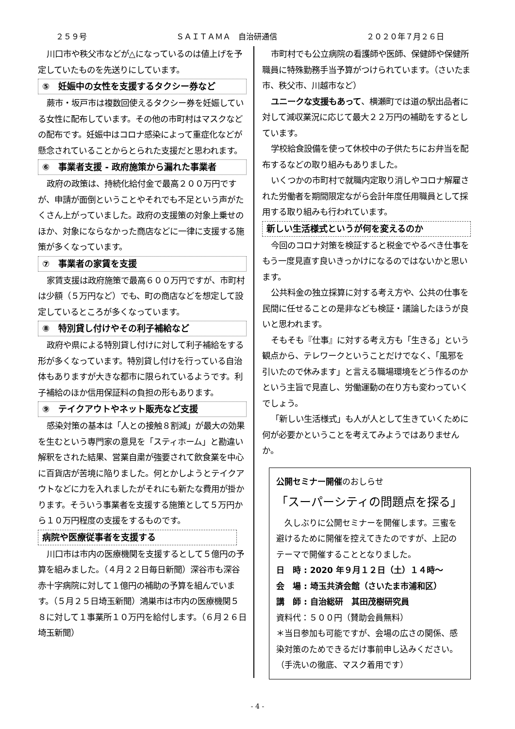２５９号 ＳＡＩＴＡＭＡ　自治研通信 ２０２０年７月２６日
川口市や秩父市などが△になっているのは値上げを予定していたものを先送りにしています。
⑤　妊娠中の女性を支援するタクシー券など
蕨市・坂戸市は複数回使えるタクシー券を妊娠している女性に配布しています。その他の市町村はマスクなどの配布です。妊娠中はコロナ感染によって重症化などが懸念されていることからとられた支援だと思われます。
⑥　事業者支援 - 政府施策から漏れた事業者
政府の政策は、持続化給付金で最高２００万円ですが、申請が面倒ということやそれでも不足という声がたくさん上がっていました。政府の支援策の対象上乗せのほか、対象にならなかった商店などに一律に支援する施策が多くなっています。
⑦　事業者の家賃を支援
家賃支援は政府施策で最高６００万円ですが、市町村は少額（５万円など）でも、町の商店などを想定して設定しているところが多くなっています。
⑧　特別貸し付けやその利子補給など
政府や県による特別貸し付けに対して利子補給をする形が多くなっています。特別貸し付けを行っている自治体もありますが大きな都市に限られているようです。利子補給のほか信用保証料の負担の形もあります。
⑨　テイクアウトやネット販売など支援
感染対策の基本は「人との接触８割減」が最大の効果を生むという専門家の意見を「スティホーム」と勘違い解釈をされた結果、営業自粛が強要されて飲食業を中心に百貨店が苦境に陥りました。何とかしようとテイクアウトなどに力を入れましたがそれにも新たな費用が掛かります。そういう事業者を支援する施策として５万円から１０万円程度の支援をするものです。
病院や医療従事者を支援する
川口市は市内の医療機関を支援するとして５億円の予算を組みました。（４月２２日毎日新聞）深谷市も深谷赤十字病院に対して１億円の補助の予算を組んでいます。（５月２５日埼玉新聞）鴻巣市は市内の医療機関５８に対して１事業所１０万円を給付します。（６月２６日埼玉新聞）
市町村でも公立病院の看護師や医師、保健師や保健所職員に特殊勤務手当予算がつけられています。（さいたま市、秩父市、川越市など）
ユニークな支援もあって、横瀬町では道の駅出品者に対して減収業況に応じて最大２２万円の補助をするとしています。
学校給食設備を使って休校中の子供たちにお弁当を配布するなどの取り組みもありました。
いくつかの市町村で就職内定取り消しやコロナ解雇された労働者を期間限定ながら会計年度任用職員として採用する取り組みも行われています。
新しい生活様式というが何を変えるのか
今回のコロナ対策を検証すると税金でやるべき仕事をもう一度見直す良いきっかけになるのではないかと思います。
公共料金の独立採算に対する考え方や、公共の仕事を民間に任せることの是非なども検証・議論したほうが良いと思われます。
そもそも『仕事』に対する考え方も「生きる」という観点から、テレワークということだけでなく、「風邪を引いたので休みます」と言える職場環境をどう作るのかという主旨で見直し、労働運動の在り方も変わっていくでしょう。
「新しい生活様式」も人が人として生きていくために何が必要かということを考えてみようではありませんか。
公開セミナー開催のおしらせ
「スーパーシティの問題点を探る」
久しぶりに公開セミナーを開催します。三蜜を避けるために開催を控えてきたのですが、上記のテーマで開催することとなりました。
日　時 : 2020 年９月１２日（土）１４時～
会　場 : 埼玉共済会館（さいたま市浦和区）
講　師 : 自治総研　其田茂樹研究員
資料代：５００円（賛助会員無料）
＊当日参加も可能ですが、会場の広さの関係、感染対策のためできるだけ事前申し込みください。（手洗いの徹底、マスク着用です）
- 4 -